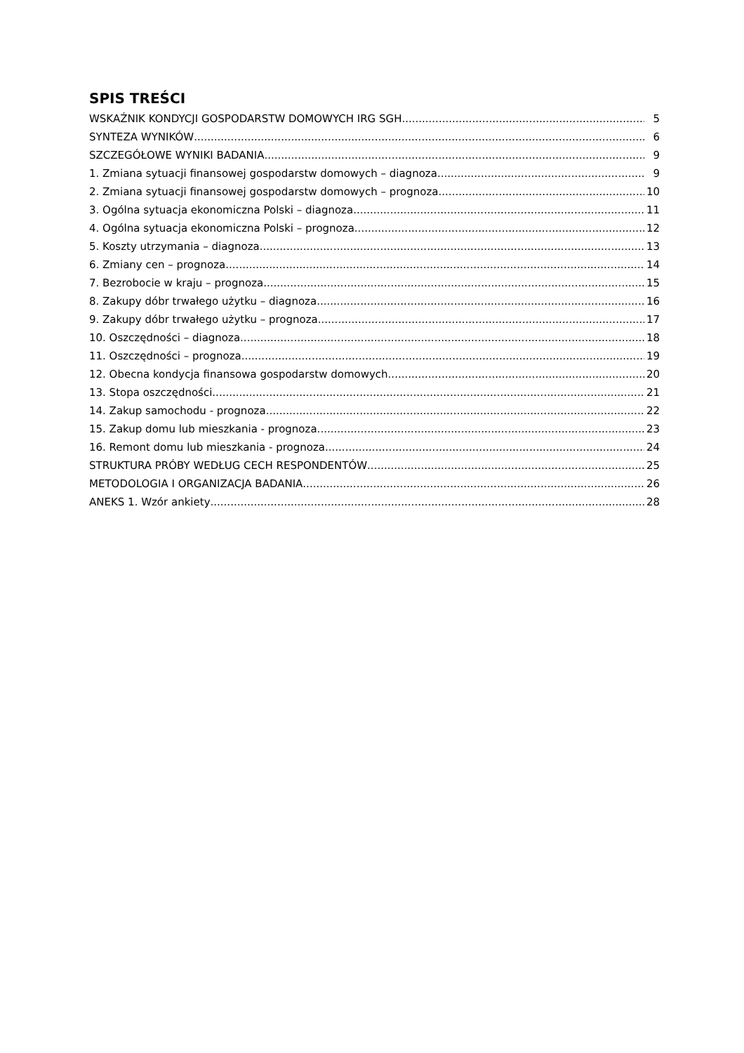SPIS TREŚCI
WSKAŹNIK KONDYCJI GOSPODARSTW DOMOWYCH IRG SGH 5
SYNTEZA WYNIKÓW 6
SZCZEGÓŁOWE WYNIKI BADANIA 9
1. Zmiana sytuacji finansowej gospodarstw domowych – diagnoza 9
2. Zmiana sytuacji finansowej gospodarstw domowych – prognoza 10
3. Ogólna sytuacja ekonomiczna Polski – diagnoza 11
4. Ogólna sytuacja ekonomiczna Polski – prognoza 12
5. Koszty utrzymania – diagnoza 13
6. Zmiany cen – prognoza 14
7. Bezrobocie w kraju – prognoza 15
8. Zakupy dóbr trwałego użytku – diagnoza 16
9. Zakupy dóbr trwałego użytku – prognoza 17
10. Oszczędności – diagnoza 18
11. Oszczędności – prognoza 19
12. Obecna kondycja finansowa gospodarstw domowych 20
13. Stopa oszczędności 21
14. Zakup samochodu - prognoza 22
15. Zakup domu lub mieszkania - prognoza 23
16. Remont domu lub mieszkania - prognoza 24
STRUKTURA PRÓBY WEDŁUG CECH RESPONDENTÓW 25
METODOLOGIA I ORGANIZACJA BADANIA 26
ANEKS 1. Wzór ankiety 28